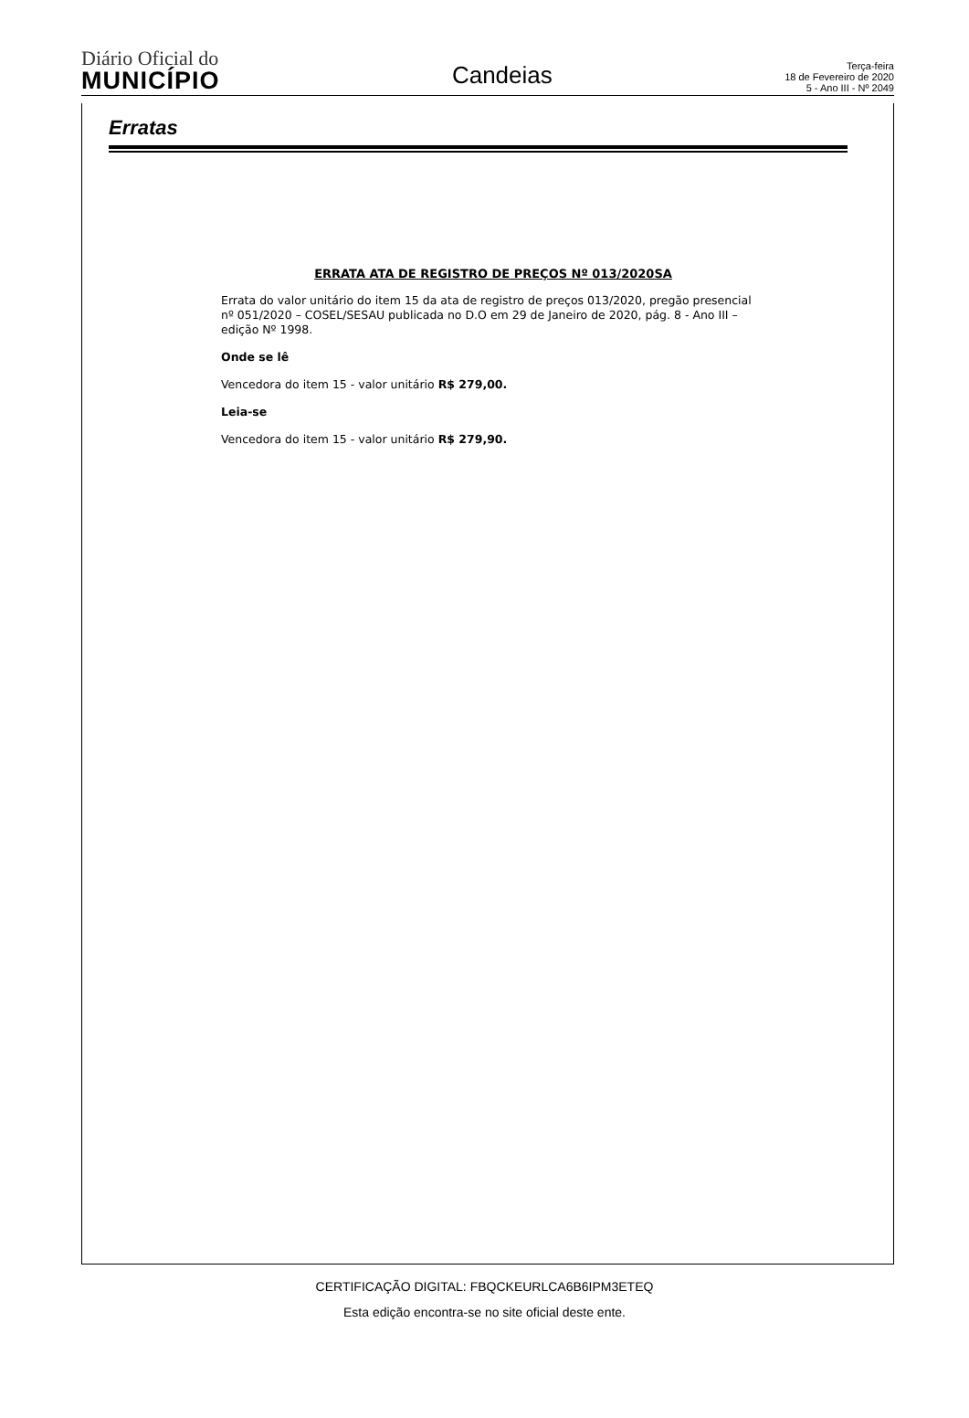Diário Oficial do
MUNICÍPIO
Candeias
Terça-feira
18 de Fevereiro de 2020
5 - Ano III - Nº 2049
Erratas
ERRATA ATA DE REGISTRO DE PREÇOS Nº 013/2020SA
Errata do valor unitário do item 15 da ata de registro de preços 013/2020, pregão presencial nº 051/2020 – COSEL/SESAU publicada no D.O em 29 de Janeiro de 2020, pág. 8 - Ano III – edição Nº 1998.
Onde se lê
Vencedora do item 15 - valor unitário R$ 279,00.
Leia-se
Vencedora do item 15 - valor unitário R$ 279,90.
CERTIFICAÇÃO DIGITAL: FBQCKEURLCA6B6IPM3ETEQ
Esta edição encontra-se no site oficial deste ente.